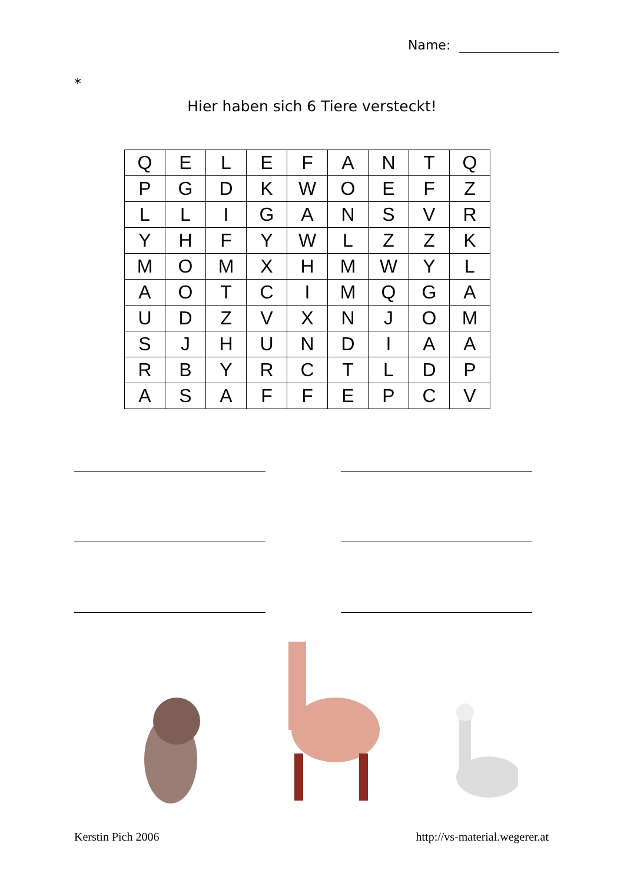Name:
*
Hier haben sich 6 Tiere versteckt!
| Q | E | L | E | F | A | N | T | Q |
| P | G | D | K | W | O | E | F | Z |
| L | L | I | G | A | N | S | V | R |
| Y | H | F | Y | W | L | Z | Z | K |
| M | O | M | X | H | M | W | Y | L |
| A | O | T | C | I | M | Q | G | A |
| U | D | Z | V | X | N | J | O | M |
| S | J | H | U | N | D | I | A | A |
| R | B | Y | R | C | T | L | D | P |
| A | S | A | F | F | E | P | C | V |
Kerstin Pich 2006 http://vs-material.wegerer.at